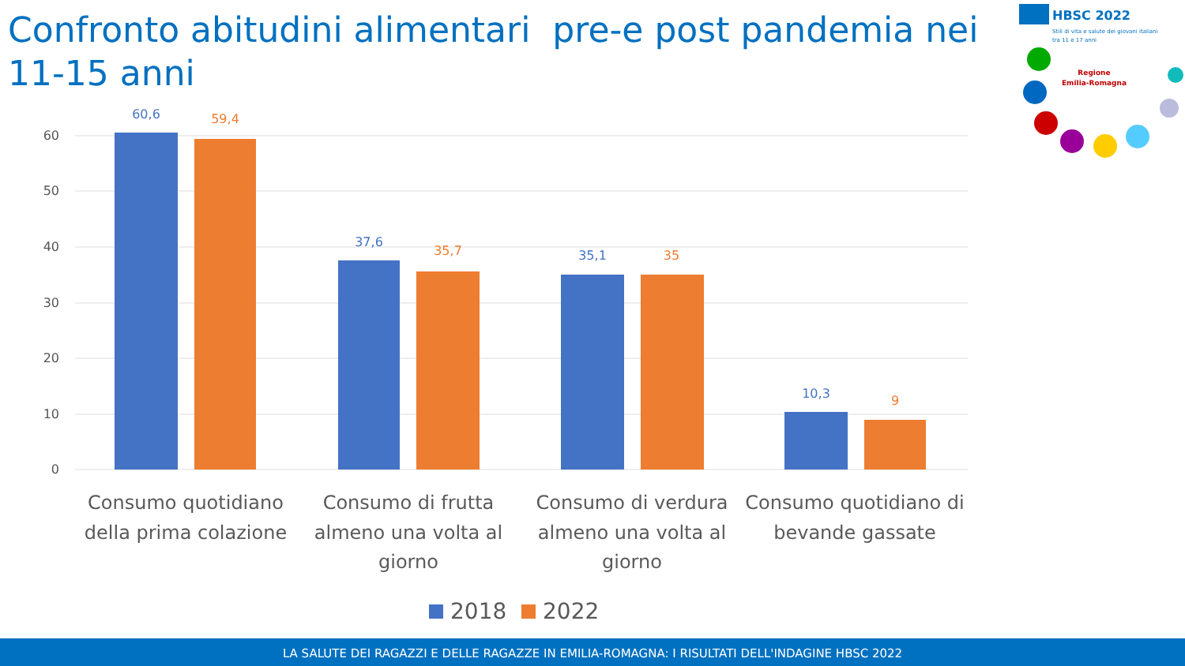Confronto abitudini alimentari pre-e post pandemia nei 11-15 anni
HBSC 2022
Stili di vita e salute dei giovani italiani
tra 11 e 17 anni
Regione
Emilia-Romagna
0
10
20
30
40
50
60
60,6
59,4
37,6
35,7
35,1
35
10,3
9
Consumo quotidiano
della prima colazione
Consumo di frutta
almeno una volta al
giorno
Consumo di verdura
almeno una volta al
giorno
Consumo quotidiano di
bevande gassate
2018
2022
LA SALUTE DEI RAGAZZI E DELLE RAGAZZE IN EMILIA-ROMAGNA: I RISULTATI DELL'INDAGINE HBSC 2022